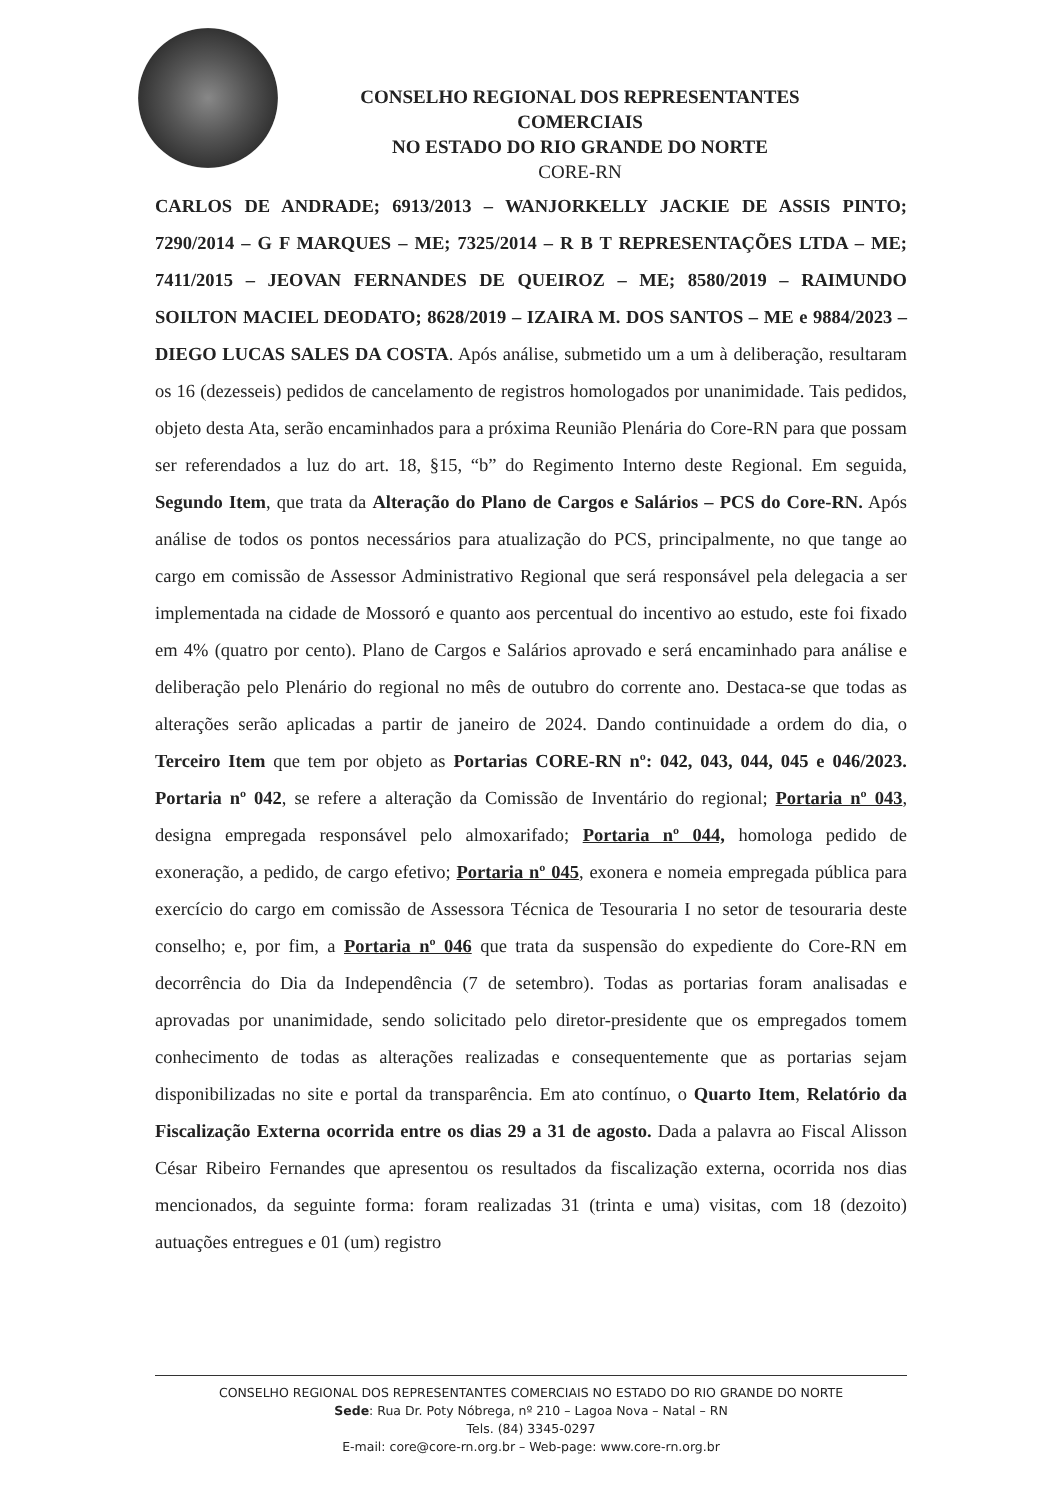CONSELHO REGIONAL DOS REPRESENTANTES COMERCIAIS
NO ESTADO DO RIO GRANDE DO NORTE
CORE-RN
CARLOS DE ANDRADE; 6913/2013 – WANJORKELLY JACKIE DE ASSIS PINTO; 7290/2014 – G F MARQUES – ME; 7325/2014 – R B T REPRESENTAÇÕES LTDA – ME; 7411/2015 – JEOVAN FERNANDES DE QUEIROZ – ME; 8580/2019 – RAIMUNDO SOILTON MACIEL DEODATO; 8628/2019 – IZAIRA M. DOS SANTOS – ME e 9884/2023 – DIEGO LUCAS SALES DA COSTA. Após análise, submetido um a um à deliberação, resultaram os 16 (dezesseis) pedidos de cancelamento de registros homologados por unanimidade. Tais pedidos, objeto desta Ata, serão encaminhados para a próxima Reunião Plenária do Core-RN para que possam ser referendados a luz do art. 18, §15, “b” do Regimento Interno deste Regional. Em seguida, Segundo Item, que trata da Alteração do Plano de Cargos e Salários – PCS do Core-RN. Após análise de todos os pontos necessários para atualização do PCS, principalmente, no que tange ao cargo em comissão de Assessor Administrativo Regional que será responsável pela delegacia a ser implementada na cidade de Mossoró e quanto aos percentual do incentivo ao estudo, este foi fixado em 4% (quatro por cento). Plano de Cargos e Salários aprovado e será encaminhado para análise e deliberação pelo Plenário do regional no mês de outubro do corrente ano. Destaca-se que todas as alterações serão aplicadas a partir de janeiro de 2024. Dando continuidade a ordem do dia, o Terceiro Item que tem por objeto as Portarias CORE-RN nº: 042, 043, 044, 045 e 046/2023. Portaria nº 042, se refere a alteração da Comissão de Inventário do regional; Portaria nº 043, designa empregada responsável pelo almoxarifado; Portaria nº 044, homologa pedido de exoneração, a pedido, de cargo efetivo; Portaria nº 045, exonera e nomeia empregada pública para exercício do cargo em comissão de Assessora Técnica de Tesouraria I no setor de tesouraria deste conselho; e, por fim, a Portaria nº 046 que trata da suspensão do expediente do Core-RN em decorrência do Dia da Independência (7 de setembro). Todas as portarias foram analisadas e aprovadas por unanimidade, sendo solicitado pelo diretor-presidente que os empregados tomem conhecimento de todas as alterações realizadas e consequentemente que as portarias sejam disponibilizadas no site e portal da transparência. Em ato contínuo, o Quarto Item, Relatório da Fiscalização Externa ocorrida entre os dias 29 a 31 de agosto. Dada a palavra ao Fiscal Alisson César Ribeiro Fernandes que apresentou os resultados da fiscalização externa, ocorrida nos dias mencionados, da seguinte forma: foram realizadas 31 (trinta e uma) visitas, com 18 (dezoito) autuações entregues e 01 (um) registro
CONSELHO REGIONAL DOS REPRESENTANTES COMERCIAIS NO ESTADO DO RIO GRANDE DO NORTE
Sede: Rua Dr. Poty Nóbrega, nº 210 – Lagoa Nova – Natal – RN
Tels. (84) 3345-0297
E-mail: core@core-rn.org.br – Web-page: www.core-rn.org.br